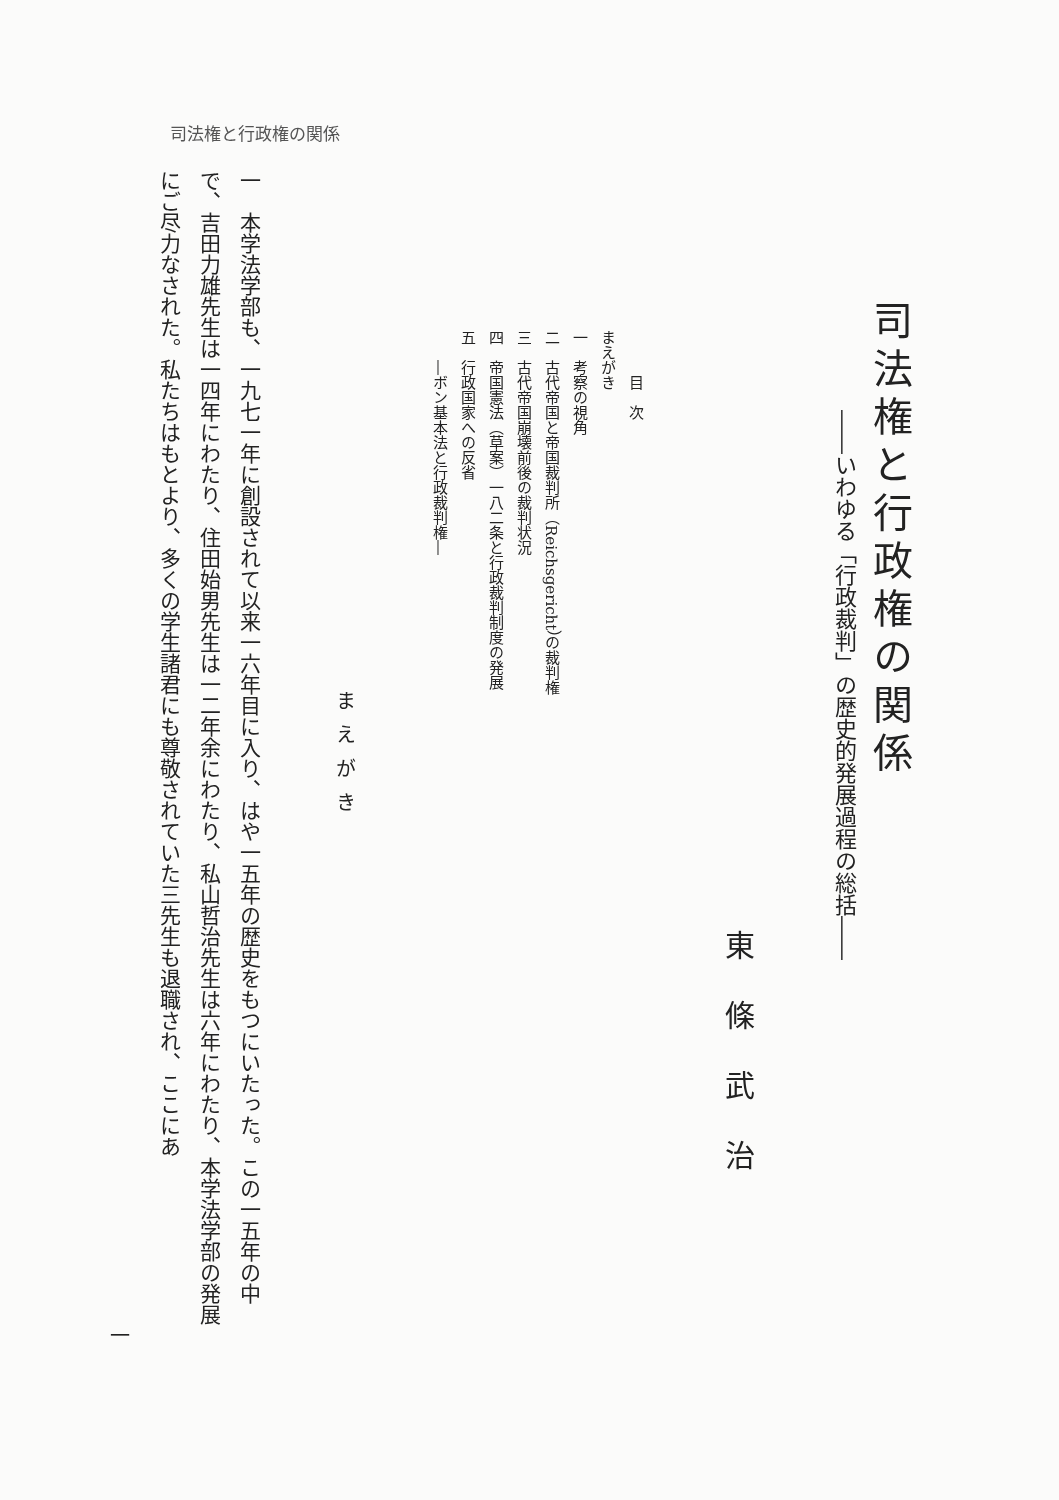司法権と行政権の関係
司法権と行政権の関係
――いわゆる「行政裁判」の歴史的発展過程の総括――
東條武治
　　　目　次
まえがき
一　考察の視角
二　古代帝国と帝国裁判所（Reichsgericht）の裁判権
三　古代帝国崩壊前後の裁判状況
四　帝国憲法（草案）一八二条と行政裁判制度の発展
五　行政国家への反省
　　―ボン基本法と行政裁判権―
まえがき
一　本学法学部も、一九七一年に創設されて以来一六年目に入り、はや一五年の歴史をもつにいたった。この一五年の中で、吉田力雄先生は一四年にわたり、住田始男先生は一二年余にわたり、私山哲治先生は六年にわたり、本学法学部の発展にご尽力なされた。私たちはもとより、多くの学生諸君にも尊敬されていた三先生も退職され、ここにあ
一